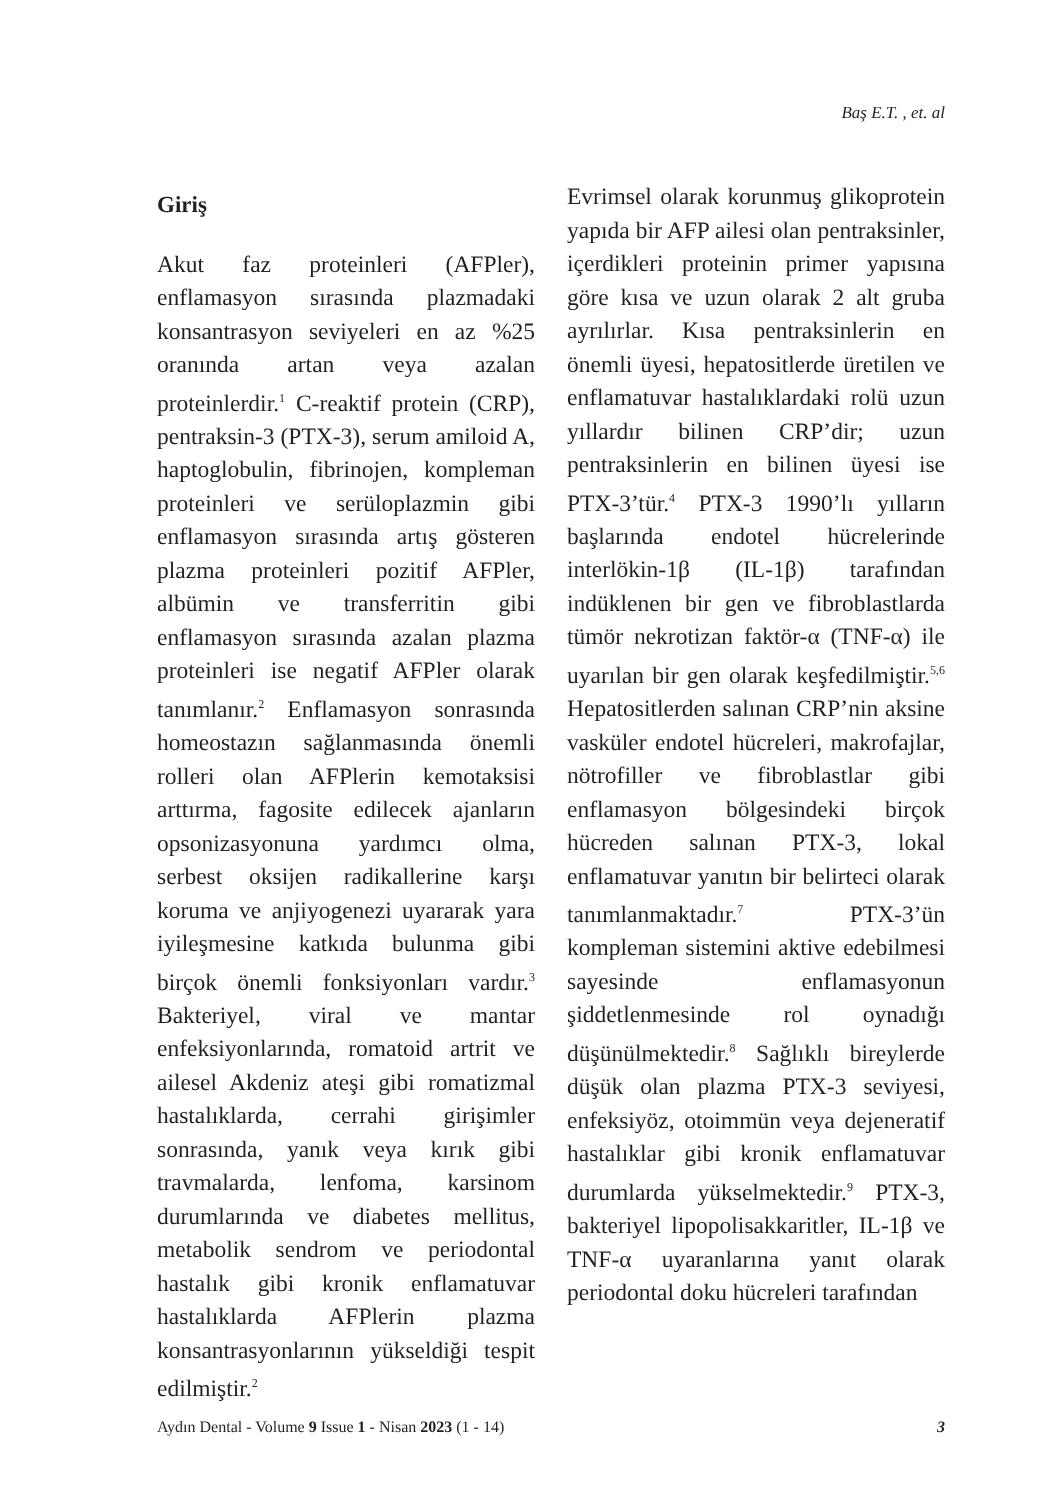Baş E.T. , et. al
Giriş
Akut faz proteinleri (AFPler), enflamasyon sırasında plazmadaki konsantrasyon seviyeleri en az %25 oranında artan veya azalan proteinlerdir.<sup>1</sup> C-reaktif protein (CRP), pentraksin-3 (PTX-3), serum amiloid A, haptoglobulin, fibrinojen, kompleman proteinleri ve serüloplazmin gibi enflamasyon sırasında artış gösteren plazma proteinleri pozitif AFPler, albümin ve transferritin gibi enflamasyon sırasında azalan plazma proteinleri ise negatif AFPler olarak tanımlanır.<sup>2</sup> Enflamasyon sonrasında homeostazın sağlanmasında önemli rolleri olan AFPlerin kemotaksisi arttırma, fagosite edilecek ajanların opsonizasyonuna yardımcı olma, serbest oksijen radikallerine karşı koruma ve anjiyogenezi uyararak yara iyileşmesine katkıda bulunma gibi birçok önemli fonksiyonları vardır.<sup>3</sup> Bakteriyel, viral ve mantar enfeksiyonlarında, romatoid artrit ve ailesel Akdeniz ateşi gibi romatizmal hastalıklarda, cerrahi girişimler sonrasında, yanık veya kırık gibi travmalarda, lenfoma, karsinom durumlarında ve diabetes mellitus, metabolik sendrom ve periodontal hastalık gibi kronik enflamatuvar hastalıklarda AFPlerin plazma konsantrasyonlarının yükseldiği tespit edilmiştir.<sup>2</sup>
Evrimsel olarak korunmuş glikoprotein yapıda bir AFP ailesi olan pentraksinler, içerdikleri proteinin primer yapısına göre kısa ve uzun olarak 2 alt gruba ayrılırlar. Kısa pentraksinlerin en önemli üyesi, hepatositlerde üretilen ve enflamatuvar hastalıklardaki rolü uzun yıllardır bilinen CRP’dir; uzun pentraksinlerin en bilinen üyesi ise PTX-3’tür.<sup>4</sup> PTX-3 1990’lı yılların başlarında endotel hücrelerinde interlökin-1β (IL-1β) tarafından indüklenen bir gen ve fibroblastlarda tümör nekrotizan faktör-α (TNF-α) ile uyarılan bir gen olarak keşfedilmiştir.<sup>5,6</sup> Hepatositlerden salınan CRP’nin aksine vasküler endotel hücreleri, makrofajlar, nötrofiller ve fibroblastlar gibi enflamasyon bölgesindeki birçok hücreden salınan PTX-3, lokal enflamatuvar yanıtın bir belirteci olarak tanımlanmaktadır.<sup>7</sup> PTX-3’ün kompleman sistemini aktive edebilmesi sayesinde enflamasyonun şiddetlenmesinde rol oynadığı düşünülmektedir.<sup>8</sup> Sağlıklı bireylerde düşük olan plazma PTX-3 seviyesi, enfeksiyöz, otoimmün veya dejeneratif hastalıklar gibi kronik enflamatuvar durumlarda yükselmektedir.<sup>9</sup> PTX-3, bakteriyel lipopolisakkaritler, IL-1β ve TNF-α uyaranlarına yanıt olarak periodontal doku hücreleri tarafından
Aydın Dental - Volume 9 Issue 1 - Nisan 2023 (1 - 14) 3